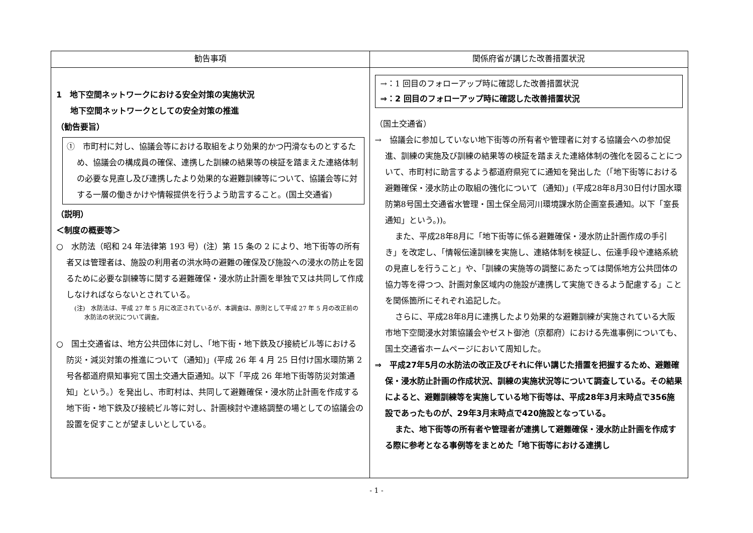| 勧告事項 | 関係府省が講じた改善措置状況 |
| --- | --- |
| 1 地下空間ネットワークにおける安全対策の実施状況 地下空間ネットワークとしての安全対策の推進 （勧告要旨） ① 市町村に対し、協議会等における取組をより効果的かつ円滑なものとするため、協議会の構成員の確保、連携した訓練の結果等の検証を踏まえた連絡体制の必要な見直し及び連携したより効果的な避難訓練等について、協議会等に対する一層の働きかけや情報提供を行うよう助言すること。(国土交通省) （説明） ＜制度の概要等＞ ○ 水防法（昭和 24 年法律第 193 号）(注）第 15 条の 2 により、地下街等の所有者又は管理者は、施設の利用者の洪水時の避難の確保及び施設への浸水の防止を図るために必要な訓練等に関する避難確保・浸水防止計画を単独で又は共同して作成しなければならないとされている。 (注) 水防法は、平成 27 年 5 月に改正されているが、本調査は、原則として平成 27 年 5 月の改正前の水防法の状況について調査。 ○ 国土交通省は、地方公共団体に対し、「地下街・地下鉄及び接続ビル等における防災・減災対策の推進について（通知)」(平成 26 年 4 月 25 日付け国水環防第 2 号各都道府県知事宛て国土交通大臣通知。以下「平成 26 年地下街等防災対策通知」という。）を発出し、市町村は、共同して避難確保・浸水防止計画を作成する地下街・地下鉄及び接続ビル等に対し、計画検討や連絡調整の場としての協議会の設置を促すことが望ましいとしている。 | →：1 回目のフォローアップ時に確認した改善措置状況 ⇒：2 回目のフォローアップ時に確認した改善措置状況 （国土交通省） → 協議会に参加していない地下街等の所有者や管理者に対する協議会への参加促進、訓練の実施及び訓練の結果等の検証を踏まえた連絡体制の強化を図ることについて、市町村に助言するよう都道府県宛てに通知を発出した（「地下街等における避難確保・浸水防止の取組の強化について（通知)」(平成28年8月30日付け国水環防第8号国土交通省水管理・国土保全局河川環境課水防企画室長通知。以下「室長通知」という。))。 また、平成28年8月に「地下街等に係る避難確保・浸水防止計画作成の手引き」を改定し、「情報伝達訓練を実施し、連絡体制を検証し、伝達手段や連絡系統の見直しを行うこと」や、「訓練の実施等の調整にあたっては関係地方公共団体の協力等を得つつ、計画対象区域内の施設が連携して実施できるよう配慮する」ことを関係箇所にそれぞれ追記した。 さらに、平成28年8月に連携したより効果的な避難訓練が実施されている大阪市地下空間浸水対策協議会やゼスト御池（京都府）における先進事例についても、国土交通省ホームページにおいて周知した。 ⇒ 平成27年5月の水防法の改正及びそれに伴い講じた措置を把握するため、避難確保・浸水防止計画の作成状況、訓練の実施状況等について調査している。その結果によると、避難訓練等を実施している地下街等は、平成28年3月末時点で356施設であったものが、29年3月末時点で420施設となっている。 また、地下街等の所有者や管理者が連携して避難確保・浸水防止計画を作成する際に参考となる事例等をまとめた「地下街等における連携し |
- 1 -